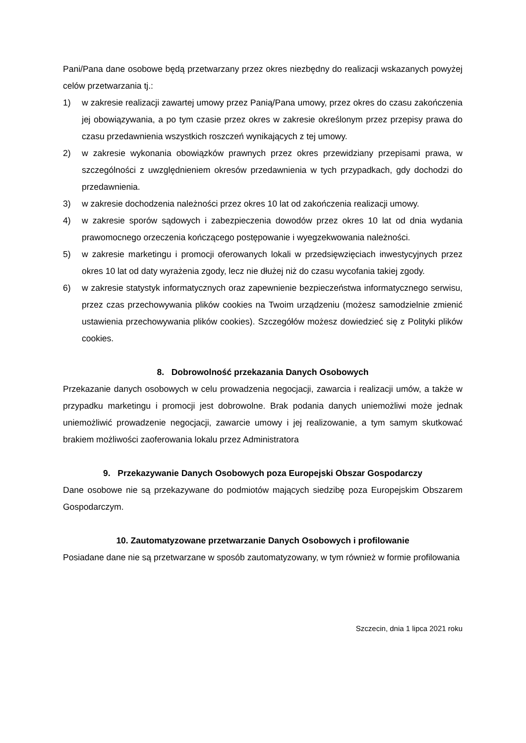Pani/Pana dane osobowe będą przetwarzany przez okres niezbędny do realizacji wskazanych powyżej celów przetwarzania tj.:
1) w zakresie realizacji zawartej umowy przez Panią/Pana umowy, przez okres do czasu zakończenia jej obowiązywania, a po tym czasie przez okres w zakresie określonym przez przepisy prawa do czasu przedawnienia wszystkich roszczeń wynikających z tej umowy.
2) w zakresie wykonania obowiązków prawnych przez okres przewidziany przepisami prawa, w szczególności z uwzględnieniem okresów przedawnienia w tych przypadkach, gdy dochodzi do przedawnienia.
3) w zakresie dochodzenia należności przez okres 10 lat od zakończenia realizacji umowy.
4) w zakresie sporów sądowych i zabezpieczenia dowodów przez okres 10 lat od dnia wydania prawomocnego orzeczenia kończącego postępowanie i wyegzekwowania należności.
5) w zakresie marketingu i promocji oferowanych lokali w przedsięwzięciach inwestycyjnych przez okres 10 lat od daty wyrażenia zgody, lecz nie dłużej niż do czasu wycofania takiej zgody.
6) w zakresie statystyk informatycznych oraz zapewnienie bezpieczeństwa informatycznego serwisu, przez czas przechowywania plików cookies na Twoim urządzeniu (możesz samodzielnie zmienić ustawienia przechowywania plików cookies). Szczegółów możesz dowiedzieć się z Polityki plików cookies.
8. Dobrowolność przekazania Danych Osobowych
Przekazanie danych osobowych w celu prowadzenia negocjacji, zawarcia i realizacji umów, a także w przypadku marketingu i promocji jest dobrowolne. Brak podania danych uniemożliwi może jednak uniemożliwić prowadzenie negocjacji, zawarcie umowy i jej realizowanie, a tym samym skutkować brakiem możliwości zaoferowania lokalu przez Administratora
9. Przekazywanie Danych Osobowych poza Europejski Obszar Gospodarczy
Dane osobowe nie są przekazywane do podmiotów mających siedzibę poza Europejskim Obszarem Gospodarczym.
10. Zautomatyzowane przetwarzanie Danych Osobowych i profilowanie
Posiadane dane nie są przetwarzane w sposób zautomatyzowany, w tym również w formie profilowania
Szczecin, dnia 1 lipca 2021 roku